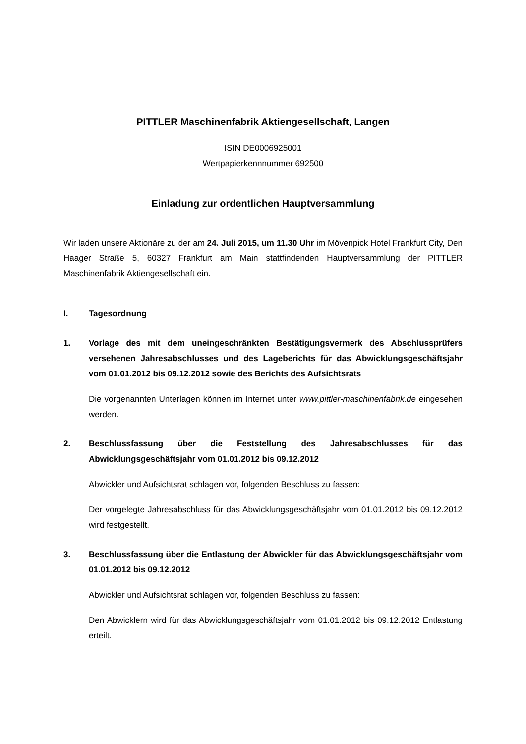PITTLER Maschinenfabrik Aktiengesellschaft, Langen
ISIN DE0006925001
Wertpapierkennnummer 692500
Einladung zur ordentlichen Hauptversammlung
Wir laden unsere Aktionäre zu der am 24. Juli 2015, um 11.30 Uhr im Mövenpick Hotel Frankfurt City, Den Haager Straße 5, 60327 Frankfurt am Main stattfindenden Hauptversammlung der PITTLER Maschinenfabrik Aktiengesellschaft ein.
I. Tagesordnung
1. Vorlage des mit dem uneingeschränkten Bestätigungsvermerk des Abschlussprüfers versehenen Jahresabschlusses und des Lageberichts für das Abwicklungsgeschäftsjahr vom 01.01.2012 bis 09.12.2012 sowie des Berichts des Aufsichtsrats
Die vorgenannten Unterlagen können im Internet unter www.pittler-maschinenfabrik.de eingesehen werden.
2. Beschlussfassung über die Feststellung des Jahresabschlusses für das Abwicklungsgeschäftsjahr vom 01.01.2012 bis 09.12.2012
Abwickler und Aufsichtsrat schlagen vor, folgenden Beschluss zu fassen:
Der vorgelegte Jahresabschluss für das Abwicklungsgeschäftsjahr vom 01.01.2012 bis 09.12.2012 wird festgestellt.
3. Beschlussfassung über die Entlastung der Abwickler für das Abwicklungsgeschäftsjahr vom 01.01.2012 bis 09.12.2012
Abwickler und Aufsichtsrat schlagen vor, folgenden Beschluss zu fassen:
Den Abwicklern wird für das Abwicklungsgeschäftsjahr vom 01.01.2012 bis 09.12.2012 Entlastung erteilt.